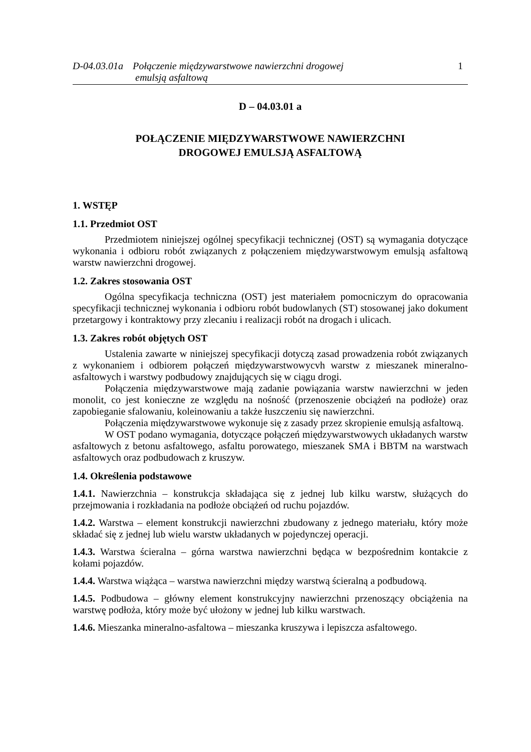D-04.03.01a
Połączenie międzywarstwowe nawierzchni drogowej
emulsją asfaltową
1
D – 04.03.01 a
POŁĄCZENIE MIĘDZYWARSTWOWE NAWIERZCHNI
DROGOWEJ EMULSJĄ ASFALTOWĄ
1. WSTĘP
1.1. Przedmiot OST
Przedmiotem niniejszej ogólnej specyfikacji technicznej (OST) są wymagania dotyczące wykonania i odbioru robót związanych z połączeniem międzywarstwowym emulsją asfaltową warstw nawierzchni drogowej.
1.2. Zakres stosowania OST
Ogólna specyfikacja techniczna (OST) jest materiałem pomocniczym do opracowania specyfikacji technicznej wykonania i odbioru robót budowlanych (ST) stosowanej jako dokument przetargowy i kontraktowy przy zlecaniu i realizacji robót na drogach i ulicach.
1.3. Zakres robót objętych OST
Ustalenia zawarte w niniejszej specyfikacji dotyczą zasad prowadzenia robót związanych z wykonaniem i odbiorem połączeń międzywarstwowycvh warstw z mieszanek mineralno-asfaltowych i warstwy podbudowy znajdujących się w ciągu drogi.
Połączenia międzywarstwowe mają zadanie powiązania warstw nawierzchni w jeden monolit, co jest konieczne ze względu na nośność (przenoszenie obciążeń na podłoże) oraz zapobieganie sfalowaniu, koleinowaniu a także łuszczeniu się nawierzchni.
Połączenia międzywarstwowe wykonuje się z zasady przez skropienie emulsją asfaltową.
W OST podano wymagania, dotyczące połączeń międzywarstwowych układanych warstw asfaltowych z betonu asfaltowego, asfaltu porowatego, mieszanek SMA i BBTM na warstwach asfaltowych oraz podbudowach z kruszyw.
1.4. Określenia podstawowe
1.4.1. Nawierzchnia – konstrukcja składająca się z jednej lub kilku warstw, służących do przejmowania i rozkładania na podłoże obciążeń od ruchu pojazdów.
1.4.2. Warstwa – element konstrukcji nawierzchni zbudowany z jednego materiału, który może składać się z jednej lub wielu warstw układanych w pojedynczej operacji.
1.4.3. Warstwa ścieralna – górna warstwa nawierzchni będąca w bezpośrednim kontakcie z kołami pojazdów.
1.4.4. Warstwa wiążąca – warstwa nawierzchni między warstwą ścieralną a podbudową.
1.4.5. Podbudowa – główny element konstrukcyjny nawierzchni przenoszący obciążenia na warstwę podłoża, który może być ułożony w jednej lub kilku warstwach.
1.4.6. Mieszanka mineralno-asfaltowa – mieszanka kruszywa i lepiszcza asfaltowego.